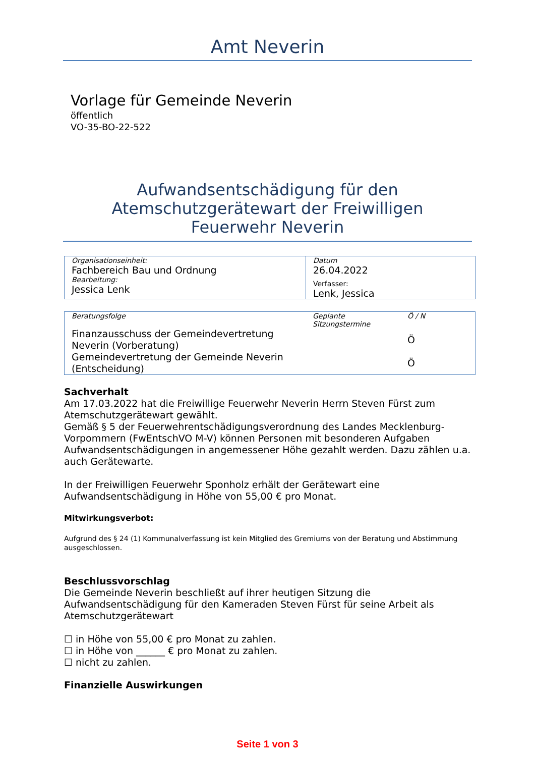Amt Neverin
Vorlage für Gemeinde Neverin
öffentlich
VO-35-BO-22-522
Aufwandsentschädigung für den
Atemschutzgerätewart der Freiwilligen
Feuerwehr Neverin
| Organisationseinheit: Fachbereich Bau und Ordnung Bearbeitung: Jessica Lenk | Datum 26.04.2022 Verfasser: Lenk, Jessica |
| Beratungsfolge | Geplante Sitzungstermine | Ö / N |
| Finanzausschuss der Gemeindevertretung Neverin (Vorberatung) | | Ö |
| Gemeindevertretung der Gemeinde Neverin (Entscheidung) | | Ö |
Sachverhalt
Am 17.03.2022 hat die Freiwillige Feuerwehr Neverin Herrn Steven Fürst zum Atemschutzgerätewart gewählt.
Gemäß § 5 der Feuerwehrentschädigungsverordnung des Landes Mecklenburg-Vorpommern (FwEntschVO M-V) können Personen mit besonderen Aufgaben Aufwandsentschädigungen in angemessener Höhe gezahlt werden. Dazu zählen u.a. auch Gerätewarte.
In der Freiwilligen Feuerwehr Sponholz erhält der Gerätewart eine Aufwandsentschädigung in Höhe von 55,00 € pro Monat.
Mitwirkungsverbot:
Aufgrund des § 24 (1) Kommunalverfassung ist kein Mitglied des Gremiums von der Beratung und Abstimmung ausgeschlossen.
Beschlussvorschlag
Die Gemeinde Neverin beschließt auf ihrer heutigen Sitzung die Aufwandsentschädigung für den Kameraden Steven Fürst für seine Arbeit als Atemschutzgerätewart
☐ in Höhe von 55,00 € pro Monat zu zahlen.
☐ in Höhe von ______ € pro Monat zu zahlen.
☐ nicht zu zahlen.
Finanzielle Auswirkungen
Seite 1 von 3